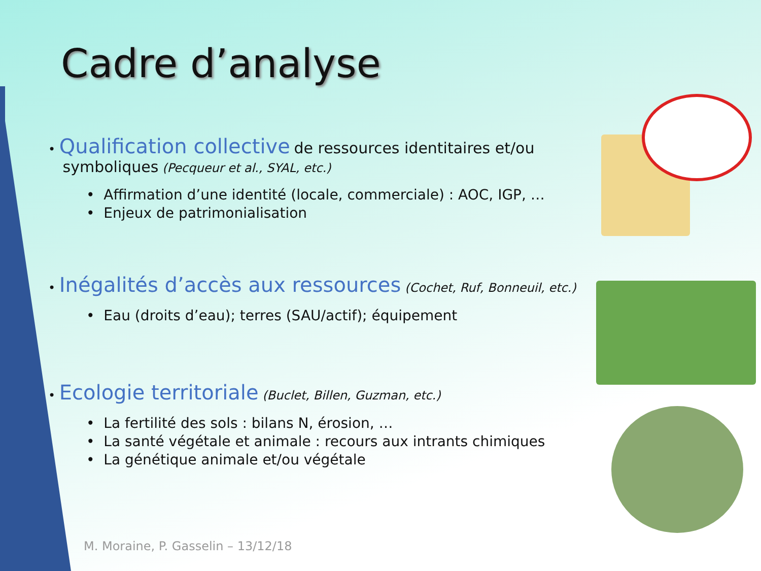Cadre d’analyse
• Qualification collective de ressources identitaires et/ou
symboliques (Pecqueur et al., SYAL, etc.)
• Affirmation d’une identité (locale, commerciale) : AOC, IGP, …
• Enjeux de patrimonialisation
• Inégalités d’accès aux ressources (Cochet, Ruf, Bonneuil, etc.)
• Eau (droits d’eau); terres (SAU/actif); équipement
• Ecologie territoriale (Buclet, Billen, Guzman, etc.)
• La fertilité des sols : bilans N, érosion, …
• La santé végétale et animale : recours aux intrants chimiques
• La génétique animale et/ou végétale
M. Moraine, P. Gasselin – 13/12/18